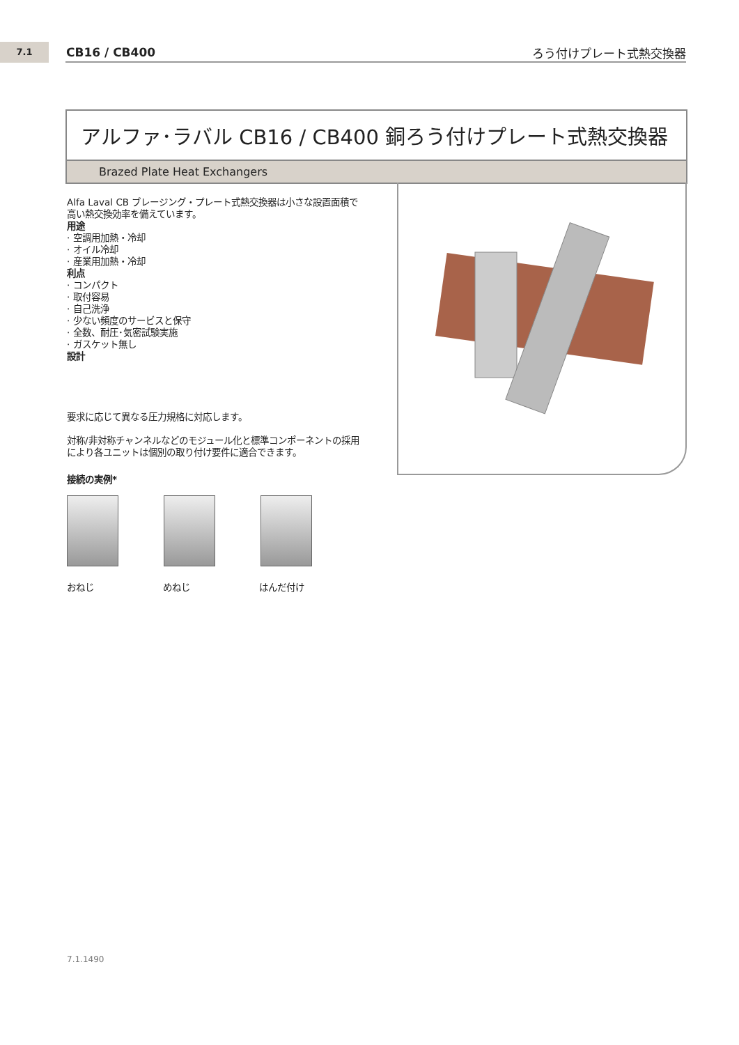7.1 CB16 / CB400 ろう付けプレート式熱交換器
アルファ･ラバル CB16 / CB400 銅ろう付けプレート式熱交換器
Brazed Plate Heat Exchangers
Alfa Laval CB ブレージング・プレート式熱交換器は小さな設置面積で高い熱交換効率を備えています。
用途
· 空調用加熱・冷却
· オイル冷却
· 産業用加熱・冷却
利点
· コンパクト
· 取付容易
· 自己洗浄
· 少ない頻度のサービスと保守
· 全数、耐圧･気密試験実施
· ガスケット無し
設計
要求に応じて異なる圧力規格に対応します。
対称/非対称チャンネルなどのモジュール化と標準コンポーネントの採用により各ユニットは個別の取り付け要件に適合できます。
接続の実例*
おねじ めねじ はんだ付け
7.1.1490